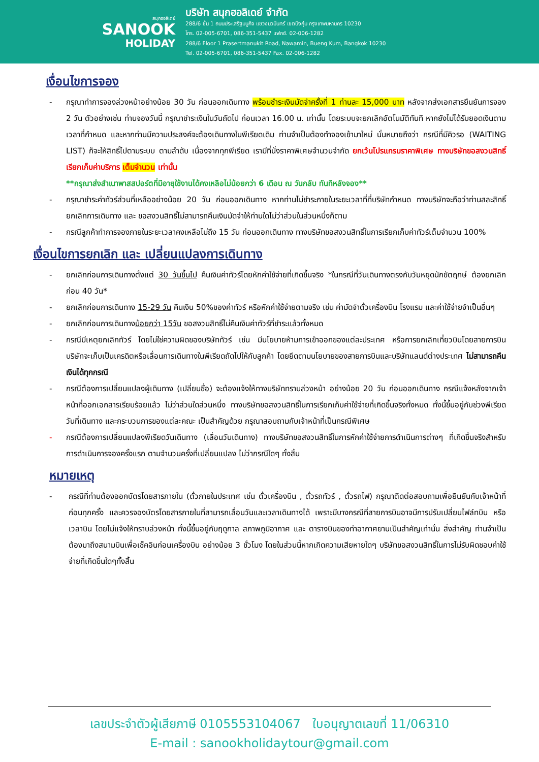สนุกฮอลิเดย์
SANOOK
HOLIDAY
บริษัท สนุกฮอลิเดย์ จำกัด
288/6 ชั้น 1 ถนนประเสริฐมนูกิจ แขวงนวมินทร์ เขตบึงกุ่ม กรุงเทพมหานคร 10230
โทร. 02-005-6701, 086-351-5437 แฟกซ์. 02-006-1282
288/6 Floor 1 Prasertmanukit Road, Nawamin, Bueng Kum, Bangkok 10230
Tel. 02-005-6701, 086-351-5437 Fax. 02-006-1282
เงื่อนไขการจอง
- กรุณาทำการจองล่วงหน้าอย่างน้อย 30 วัน ก่อนออกเดินทาง พร้อมชำระเงินมัดจำครั้งที่ 1 ท่านละ 15,000 บาท หลังจากส่งเอกสารยืนยันการจอง 2 วัน ตัวอย่างเช่น ท่านจองวันนี้ กรุณาชำระเงินในวันถัดไป ก่อนเวลา 16.00 น. เท่านั้น โดยระบบจะยกเลิกอัตโนมัติทันที หากยังไม่ได้รับยอดเงินตามเวลาที่กำหนด และหากท่านมีความประสงค์จะต้องเดินทางในพีเรียดเดิม ท่านจำเป็นต้องทำจองเข้ามาใหม่ นั่นหมายถึงว่า กรณีที่มีคิวรอ (WAITING LIST) ก็จะให้สิทธิ์ไปตามระบบ ตามลำดับ เนื่องจากทุกพีเรียด เรามีที่นั่งราคาพิเศษจำนวนจำกัด ยกเว้นโปรแกรมราคาพิเศษ ทางบริษัทขอสงวนสิทธิ์เรียกเก็บค่าบริการ เต็มจำนวน เท่านั้น
**กรุณาส่งสำเนาพาสสปอร์ตที่มีอายุใช้งานได้คงเหลือไม่น้อยกว่า 6 เดือน ณ วันกลับ ทันทีหลังจอง**
- กรุณาชำระค่าทัวร์ส่วนที่เหลืออย่างน้อย 20 วัน ก่อนออกเดินทาง หากท่านไม่ชำระภายในระยะเวลาที่ที่บริษัทกำหนด ทางบริษัทจะถือว่าท่านสละสิทธิ์ยกเลิกการเดินทาง และ ขอสงวนสิทธิ์ไม่สามารถคืนเงินมัดจำให้ท่านใดไม่ว่าส่วนในส่วนหนึ่งก็ตาม
- กรณีลูกค้าทำการจองภายในระยะเวลาคงเหลือไม่ถึง 15 วัน ก่อนออกเดินทาง ทางบริษัทขอสงวนสิทธิ์ในการเรียกเก็บค่าทัวร์เต็มจำนวน 100%
เงื่อนไขการยกเลิก และ เปลี่ยนแปลงการเดินทาง
- ยกเลิกก่อนการเดินทางตั้งแต่ 30 วันขึ้นไป คืนเงินค่าทัวร์โดยหักค่าใช้จ่ายที่เกิดขึ้นจริง *ในกรณีที่วันเดินทางตรงกับวันหยุดนักขัตฤกษ์ ต้องยกเลิกก่อน 40 วัน*
- ยกเลิกก่อนการเดินทาง 15-29 วัน คืนเงิน 50%ของค่าทัวร์ หรือหักค่าใช้จ่ายตามจริง เช่น ค่ามัดจำตั๋วเครื่องบิน โรงแรม และค่าใช้จ่ายจำเป็นอื่นๆ
- ยกเลิกก่อนการเดินทางน้อยกว่า 15วัน ขอสงวนสิทธิ์ไม่คืนเงินค่าทัวร์ที่ชำระแล้วทั้งหมด
- กรณีมีเหตุยกเลิกทัวร์ โดยไม่ใช่ความผิดของบริษัททัวร์ เช่น มีนโยบายห้ามการเข้าออกของแต่ละประเทศ หรือการยกเลิกเที่ยวบินโดยสายการบิน บริษัทจะเก็บเป็นเครดิตหรือเลื่อนการเดินทางในพีเรียดถัดไปให้กับลูกค้า โดยยึดตามนโยบายของสายการบินและบริษัทแลนด์ต่างประเทศ ไม่สามารถคืนเงินได้ทุกกรณี
- กรณีต้องการเปลี่ยนแปลงผู้เดินทาง (เปลี่ยนชื่อ) จะต้องแจ้งให้ทางบริษัททราบล่วงหน้า อย่างน้อย 20 วัน ก่อนออกเดินทาง กรณีแจ้งหลังจากเจ้าหน้าที่ออกเอกสารเรียบร้อยแล้ว ไม่ว่าส่วนใดส่วนหนึ่ง ทางบริษัทขอสงวนสิทธิ์ในการเรียกเก็บค่าใช้จ่ายที่เกิดขึ้นจริงทั้งหมด ทั้งนี้ขึ้นอยู่กับช่วงพีเรียดวันที่เดินทาง และกระบวนการของแต่ละคณะ เป็นสำคัญด้วย กรุณาสอบถามกับเจ้าหน้าที่เป็นกรณีพิเศษ
- กรณีต้องการเปลี่ยนแปลงพีเรียดวันเดินทาง (เลื่อนวันเดินทาง) ทางบริษัทขอสงวนสิทธิ์ในการหักค่าใช้จ่ายการดำเนินการต่างๆ ที่เกิดขึ้นจริงสำหรับการดำเนินการจองครั้งแรก ตามจำนวนครั้งที่เปลี่ยนแปลง ไม่ว่ากรณีใดๆ ทั้งสิ้น
หมายเหตุ
- กรณีที่ท่านต้องออกบัตรโดยสารภายใน (ตั๋วภายในประเทศ เช่น ตั๋วเครื่องบิน , ตั๋วรถทัวร์ , ตั๋วรถไฟ) กรุณาติดต่อสอบถามเพื่อยืนยันกับเจ้าหน้าที่ก่อนทุกครั้ง และควรจองบัตรโดยสารภายในที่สามารถเลื่อนวันและเวลาเดินทางได้ เพราะมีบางกรณีที่สายการบินอาจมีการปรับเปลี่ยนไฟล์ทบิน หรือ เวลาบิน โดยไม่แจ้งให้ทราบล่วงหน้า ทั้งนี้ขึ้นอยู่กับฤดูกาล สภาพภูมิอากาศ และ ตารางบินของท่าอากาศยานเป็นสำคัญเท่านั้น สิ่งสำคัญ ท่านจำเป็นต้องมาถึงสนามบินเพื่อเช็คอินก่อนเครื่องบิน อย่างน้อย 3 ชั่วโมง โดยในส่วนนี้หากเกิดความเสียหายใดๆ บริษัทขอสงวนสิทธิ์ในการไม่รับผิดชอบค่าใช้จ่ายที่เกิดขึ้นใดๆทั้งสิ้น
เลขประจำตัวผู้เสียภาษี 0105553104067 ใบอนุญาตเลขที่ 11/06310
E-mail : sanookholidaytour@gmail.com